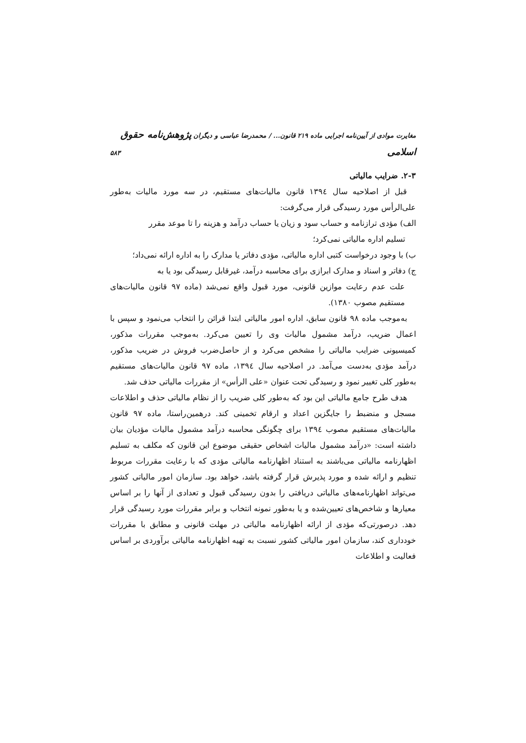مغایرت موادی از آیین‌نامه اجرایی ماده ۲۱۹ قانون... / محمدرضا عباسی و دیگران پژوهش‌نامه حقوق اسلامی ۵۸۳
۲-۳. ضرایب مالیاتی
قبل از اصلاحیه سال ۱۳۹٤ قانون مالیات‌های مستقیم، در سه مورد مالیات به‌طور علی‌الرأس مورد رسیدگی قرار می‌گرفت:
الف) مؤدی ترازنامه و حساب سود و زیان یا حساب درآمد و هزینه را تا موعد مقرر
تسلیم اداره مالیاتی نمی‌کرد؛
ب) با وجود درخواست کتبی اداره مالیاتی، مؤدی دفاتر یا مدارک را به اداره ارائه نمی‌داد؛
ج) دفاتر و اسناد و مدارک ابرازی برای محاسبه درآمد، غیرقابل رسیدگی بود یا به
علت عدم رعایت موازین قانونی، مورد قبول واقع نمی‌شد (ماده ۹۷ قانون مالیات‌های مستقیم مصوب ۱۳۸۰).
به‌موجب ماده ۹۸ قانون سابق، اداره امور مالیاتی ابتدا قرائن را انتخاب می‌نمود و سپس با اعمال ضریب، درآمد مشمول مالیات وی را تعیین می‌کرد. به‌موجب مقررات مذکور، کمیسیونی ضرایب مالیاتی را مشخص می‌کرد و از حاصل‌ضرب فروش در ضریب مذکور، درآمد مؤدی به‌دست می‌آمد. در اصلاحیه سال ۱۳۹٤، ماده ۹۷ قانون مالیات‌های مستقیم به‌طور کلی تغییر نمود و رسیدگی تحت عنوان «علی الرأس» از مقررات مالیاتی حذف شد.
هدف طرح جامع مالیاتی این بود که به‌طور کلی ضریب را از نظام مالیاتی حذف و اطلاعات مسجل و منضبط را جایگزین اعداد و ارقام تخمینی کند. درهمین‌راستا، ماده ۹۷ قانون مالیات‌های مستقیم مصوب ۱۳۹٤ برای چگونگی محاسبه درآمد مشمول مالیات مؤدیان بیان داشته است: «درآمد مشمول مالیات اشخاص حقیقی موضوع این قانون که مکلف به تسلیم اظهارنامه مالیاتی می‌باشند به استناد اظهارنامه مالیاتی مؤدی که با رعایت مقررات مربوط تنظیم و ارائه شده و مورد پذیرش قرار گرفته باشد، خواهد بود. سازمان امور مالیاتی کشور می‌تواند اظهارنامه‌های مالیاتی دریافتی را بدون رسیدگی قبول و تعدادی از آنها را بر اساس معیارها و شاخص‌های تعیین‌شده و یا به‌طور نمونه انتخاب و برابر مقررات مورد رسیدگی قرار دهد. درصورتی‌که مؤدی از ارائه اظهارنامه مالیاتی در مهلت قانونی و مطابق با مقررات خودداری کند، سازمان امور مالیاتی کشور نسبت به تهیه اظهارنامه مالیاتی برآوردی بر اساس فعالیت و اطلاعات